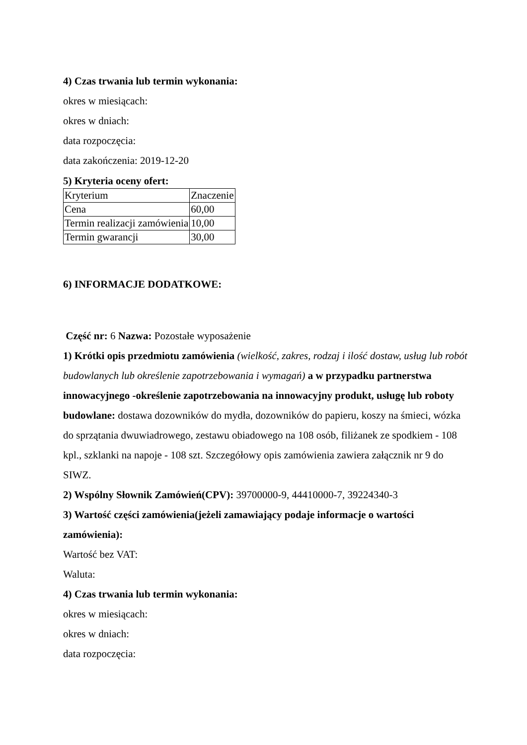4) Czas trwania lub termin wykonania:
okres w miesiącach:
okres w dniach:
data rozpoczęcia:
data zakończenia: 2019-12-20
5) Kryteria oceny ofert:
| Kryterium | Znaczenie |
| Cena | 60,00 |
| Termin realizacji zamówienia | 10,00 |
| Termin gwarancji | 30,00 |
6) INFORMACJE DODATKOWE:
Część nr: 6 Nazwa: Pozostałe wyposażenie
1) Krótki opis przedmiotu zamówienia (wielkość, zakres, rodzaj i ilość dostaw, usług lub robót budowlanych lub określenie zapotrzebowania i wymagań) a w przypadku partnerstwa innowacyjnego -określenie zapotrzebowania na innowacyjny produkt, usługę lub roboty budowlane: dostawa dozowników do mydła, dozowników do papieru, koszy na śmieci, wózka do sprzątania dwuwiadrowego, zestawu obiadowego na 108 osób, filiżanek ze spodkiem - 108 kpl., szklanki na napoje - 108 szt. Szczegółowy opis zamówienia zawiera załącznik nr 9 do SIWZ.
2) Wspólny Słownik Zamówień(CPV): 39700000-9, 44410000-7, 39224340-3
3) Wartość części zamówienia(jeżeli zamawiający podaje informacje o wartości zamówienia):
Wartość bez VAT:
Waluta:
4) Czas trwania lub termin wykonania:
okres w miesiącach:
okres w dniach:
data rozpoczęcia: